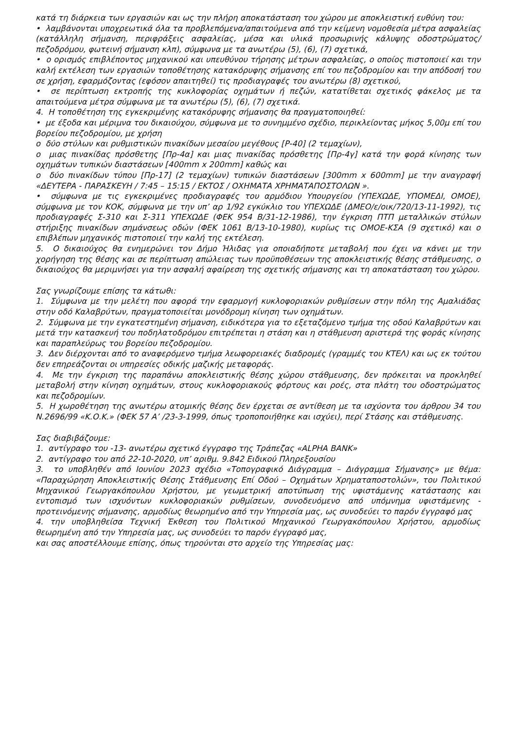κατά τη διάρκεια των εργασιών και ως την πλήρη αποκατάσταση του χώρου με αποκλειστική ευθύνη του:
• λαμβάνονται υποχρεωτικά όλα τα προβλεπόμενα/απαιτούμενα από την κείμενη νομοθεσία μέτρα ασφαλείας (κατάλληλη σήμανση, περιφράξεις ασφαλείας, μέσα και υλικά προσωρινής κάλυψης οδοστρώματος/πεζοδρόμου, φωτεινή σήμανση κλπ), σύμφωνα με τα ανωτέρω (5), (6), (7) σχετικά,
• ο ορισμός επιβλέποντος μηχανικού και υπευθύνου τήρησης μέτρων ασφαλείας, ο οποίος πιστοποιεί και την καλή εκτέλεση των εργασιών τοποθέτησης κατακόρυφης σήμανσης επί του πεζοδρομίου και την απόδοσή του σε χρήση, εφαρμόζοντας (εφόσον απαιτηθεί) τις προδιαγραφές του ανωτέρω (8) σχετικού,
• σε περίπτωση εκτροπής της κυκλοφορίας οχημάτων ή πεζών, κατατίθεται σχετικός φάκελος με τα απαιτούμενα μέτρα σύμφωνα με τα ανωτέρω (5), (6), (7) σχετικά.
4. Η τοποθέτηση της εγκεκριμένης κατακόρυφης σήμανσης θα πραγματοποιηθεί:
• με έξοδα και μέριμνα του δικαιούχου, σύμφωνα με το συνημμένο σχέδιο, περικλείοντας μήκος 5,00μ επί του βορείου πεζοδρομίου, με χρήση
ο δύο στύλων και ρυθμιστικών πινακίδων μεσαίου μεγέθους [Ρ-40] (2 τεμαχίων),
ο μιας πινακίδας πρόσθετης [Πρ-4α] και μιας πινακίδας πρόσθετης [Πρ-4γ] κατά την φορά κίνησης των οχημάτων τυπικών διαστάσεων [400mm x 200mm] καθώς και
ο δύο πινακίδων τύπου [Πρ-17] (2 τεμαχίων) τυπικών διαστάσεων [300mm x 600mm] με την αναγραφή «ΔΕΥΤΕΡΑ - ΠΑΡΑΣΚΕΥΗ / 7:45 – 15:15 / ΕΚΤΟΣ / ΟΧΗΜΑΤΑ ΧΡΗΜΑΤΑΠΟΣΤΟΛΩΝ ».
• σύμφωνα με τις εγκεκριμένες προδιαγραφές του αρμόδιου Υπουργείου (ΥΠΕΧΩΔΕ, ΥΠΟΜΕΔΙ, ΟΜΟΕ), σύμφωνα με τον ΚΟΚ, σύμφωνα με την υπ’ αρ 1/92 εγκύκλιο του ΥΠΕΧΩΔΕ (ΔΜΕΟ/ε/οικ/720/13-11-1992), τις προδιαγραφές Σ-310 και Σ-311 ΥΠΕΧΩΔΕ (ΦΕΚ 954 Β/31-12-1986), την έγκριση ΠΤΠ μεταλλικών στύλων στήριξης πινακίδων σημάνσεως οδών (ΦΕΚ 1061 Β/13-10-1980), κυρίως τις ΟΜΟΕ-ΚΣΑ (9 σχετικό) και ο επιβλέπων μηχανικός πιστοποιεί την καλή της εκτέλεση.
5. Ο δικαιούχος θα ενημερώνει τον Δήμο Ήλιδας για οποιαδήποτε μεταβολή που έχει να κάνει με την χορήγηση της θέσης και σε περίπτωση απώλειας των προϋποθέσεων της αποκλειστικής θέσης στάθμευσης, ο δικαιούχος θα μεριμνήσει για την ασφαλή αφαίρεση της σχετικής σήμανσης και τη αποκατάσταση του χώρου.
Σας γνωρίζουμε επίσης τα κάτωθι:
1. Σύμφωνα με την μελέτη που αφορά την εφαρμογή κυκλοφοριακών ρυθμίσεων στην πόλη της Αμαλιάδας στην οδό Καλαβρύτων, πραγματοποιείται μονόδρομη κίνηση των οχημάτων.
2. Σύμφωνα με την εγκατεστημένη σήμανση, ειδικότερα για το εξεταζόμενο τμήμα της οδού Καλαβρύτων και μετά την κατασκευή του ποδηλατοδρόμου επιτρέπεται η στάση και η στάθμευση αριστερά της φοράς κίνησης και παραπλεύρως του βορείου πεζοδρομίου.
3. Δεν διέρχονται από το αναφερόμενο τμήμα λεωφορειακές διαδρομές (γραμμές του ΚΤΕΛ) και ως εκ τούτου δεν επηρεάζονται οι υπηρεσίες οδικής μαζικής μεταφοράς.
4. Με την έγκριση της παραπάνω αποκλειστικής θέσης χώρου στάθμευσης, δεν πρόκειται να προκληθεί μεταβολή στην κίνηση οχημάτων, στους κυκλοφοριακούς φόρτους και ροές, στα πλάτη του οδοστρώματος και πεζοδρομίων.
5. Η χωροθέτηση της ανωτέρω ατομικής θέσης δεν έρχεται σε αντίθεση με τα ισχύοντα του άρθρου 34 του Ν.2696/99 «Κ.Ο.Κ.» (ΦΕΚ 57 Α’ /23-3-1999, όπως τροποποιήθηκε και ισχύει), περί Στάσης και στάθμευσης.
Σας διαβιβάζουμε:
1. αντίγραφο του -13- ανωτέρω σχετικό έγγραφο της Τράπεζας «ALPHA BANK»
2. αντίγραφο του από 22-10-2020, υπ’ αριθμ. 9.842 Ειδικού Πληρεξουσίου
3. το υποβληθέν από Ιουνίου 2023 σχέδιο «Τοπογραφικό Διάγραμμα – Διάγραμμα Σήμανσης» με θέμα: «Παραχώρηση Αποκλειστικής Θέσης Στάθμευσης Επί Οδού – Οχημάτων Χρηματαποστολών», του Πολιτικού Μηχανικού Γεωργακόπουλου Χρήστου, με γεωμετρική αποτύπωση της υφιστάμενης κατάστασης και εντοπισμό των ισχυόντων κυκλοφοριακών ρυθμίσεων, συνοδευόμενο από υπόμνημα υφιστάμενης - προτεινόμενης σήμανσης, αρμοδίως θεωρημένο από την Υπηρεσία μας, ως συνοδεύει το παρόν έγγραφό μας
4. την υποβληθείσα Τεχνική Έκθεση του Πολιτικού Μηχανικού Γεωργακόπουλου Χρήστου, αρμοδίως θεωρημένη από την Υπηρεσία μας, ως συνοδεύει το παρόν έγγραφό μας,
και σας αποστέλλουμε επίσης, όπως τηρούνται στο αρχείο της Υπηρεσίας μας: